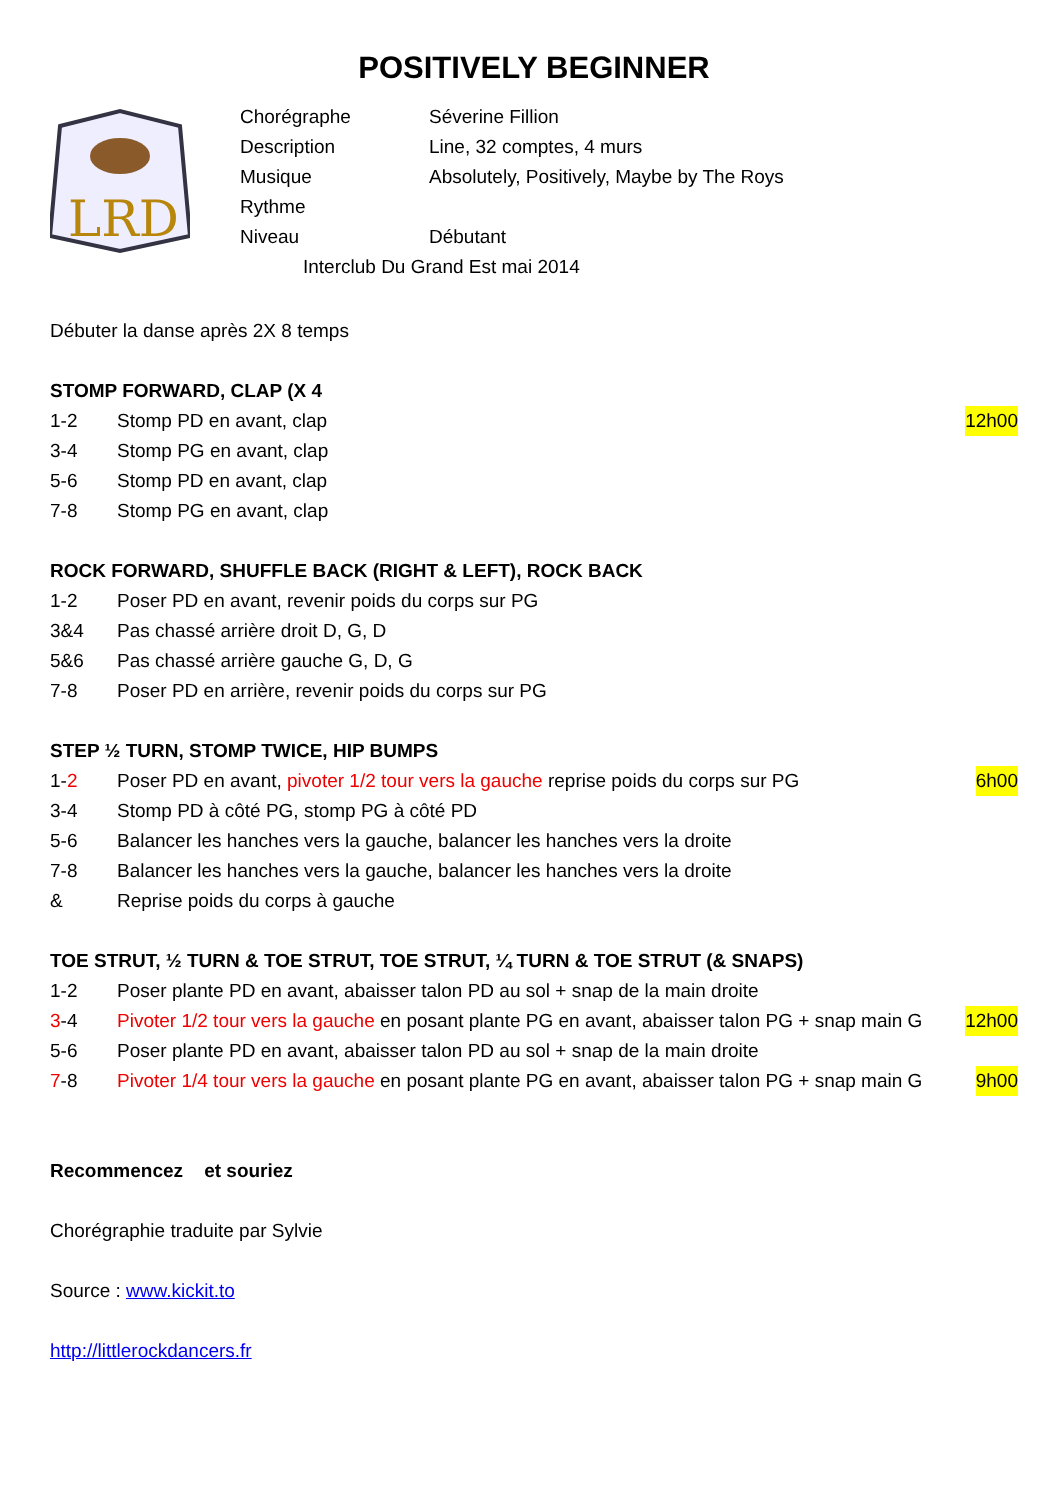POSITIVELY BEGINNER
LRD
Chorégraphe Séverine Fillion
Description Line, 32 comptes, 4 murs
Musique Absolutely, Positively, Maybe by The Roys
Rythme
Niveau Débutant
Interclub Du Grand Est mai 2014
Débuter la danse après 2X 8 temps
STOMP FORWARD, CLAP (X 4
1-2 Stomp PD en avant, clap 12h00
3-4 Stomp PG en avant, clap
5-6 Stomp PD en avant, clap
7-8 Stomp PG en avant, clap
ROCK FORWARD, SHUFFLE BACK (RIGHT & LEFT), ROCK BACK
1-2 Poser PD en avant, revenir poids du corps sur PG
3&4 Pas chassé arrière droit D, G, D
5&6 Pas chassé arrière gauche G, D, G
7-8 Poser PD en arrière, revenir poids du corps sur PG
STEP ½ TURN, STOMP TWICE, HIP BUMPS
1-2 Poser PD en avant, pivoter 1/2 tour vers la gauche reprise poids du corps sur PG 6h00
3-4 Stomp PD à côté PG, stomp PG à côté PD
5-6 Balancer les hanches vers la gauche, balancer les hanches vers la droite
7-8 Balancer les hanches vers la gauche, balancer les hanches vers la droite
& Reprise poids du corps à gauche
TOE STRUT, ½ TURN & TOE STRUT, TOE STRUT, ¼ TURN & TOE STRUT (& SNAPS)
1-2 Poser plante PD en avant, abaisser talon PD au sol + snap de la main droite
3-4 Pivoter 1/2 tour vers la gauche en posant plante PG en avant, abaisser talon PG + snap main G 12h00
5-6 Poser plante PD en avant, abaisser talon PD au sol + snap de la main droite
7-8 Pivoter 1/4 tour vers la gauche en posant plante PG en avant, abaisser talon PG + snap main G 9h00
Recommencez et souriez
Chorégraphie traduite par Sylvie
Source : www.kickit.to
http://littlerockdancers.fr